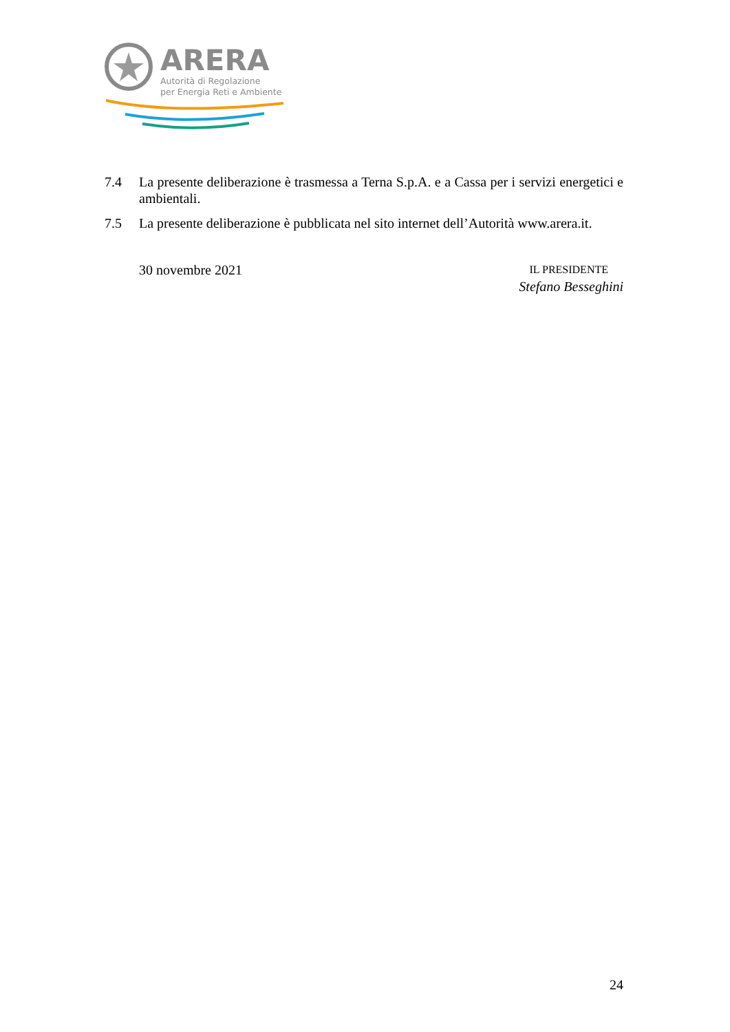ARERA
Autorità di Regolazione
per Energia Reti e Ambiente
7.4 La presente deliberazione è trasmessa a Terna S.p.A. e a Cassa per i servizi energetici e ambientali.
7.5 La presente deliberazione è pubblicata nel sito internet dell’Autorità www.arera.it.
30 novembre 2021
IL PRESIDENTE
Stefano Besseghini
24